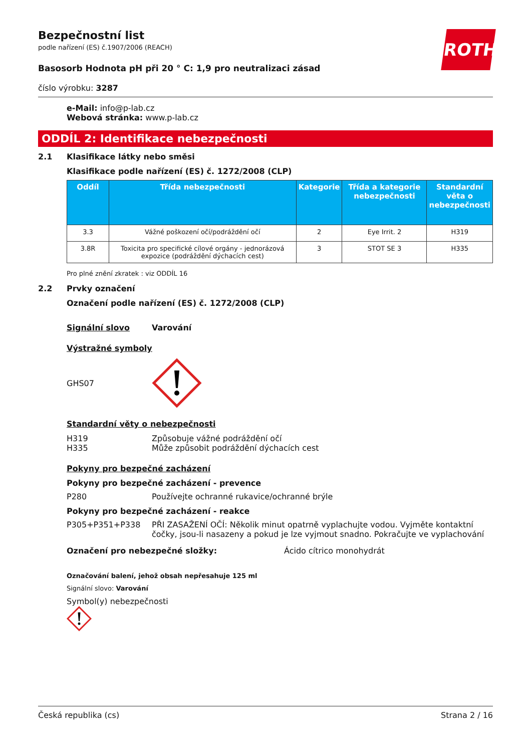ROTH
Bezpečnostní list
podle nařízení (ES) č.1907/2006 (REACH)
Basosorb Hodnota pH při 20 ° C: 1,9 pro neutralizaci zásad
číslo výrobku: 3287
e-Mail: info@p-lab.cz
Webová stránka: www.p-lab.cz
ODDÍL 2: Identifikace nebezpečnosti
2.1 Klasifikace látky nebo směsi
Klasifikace podle nařízení (ES) č. 1272/2008 (CLP)
| Oddíl | Třída nebezpečnosti | Kategorie | Třída a kategorie nebezpečnosti | Standardní věta o nebezpečnosti |
| --- | --- | --- | --- | --- |
| 3.3 | Vážné poškození očí/podráždění očí | 2 | Eye Irrit. 2 | H319 |
| 3.8R | Toxicita pro specifické cílové orgány - jednorázová expozice (podráždění dýchacích cest) | 3 | STOT SE 3 | H335 |
Pro plné znění zkratek : viz ODDÍL 16
2.2 Prvky označení
Označení podle nařízení (ES) č. 1272/2008 (CLP)
Signální slovo Varování
Výstražné symboly
GHS07
Standardní věty o nebezpečnosti
H319 Způsobuje vážné podráždění očí
H335 Může způsobit podráždění dýchacích cest
Pokyny pro bezpečné zacházení
Pokyny pro bezpečné zacházení - prevence
P280 Používejte ochranné rukavice/ochranné brýle
Pokyny pro bezpečné zacházení - reakce
P305+P351+P338 PŘI ZASAŽENÍ OČÍ: Několik minut opatrně vyplachujte vodou. Vyjměte kontaktní čočky, jsou-li nasazeny a pokud je lze vyjmout snadno. Pokračujte ve vyplachování
Označení pro nebezpečné složky: Ácido cítrico monohydrát
Označování balení, jehož obsah nepřesahuje 125 ml
Signální slovo: Varování
Symbol(y) nebezpečnosti
Česká republika (cs) Strana 2 / 16